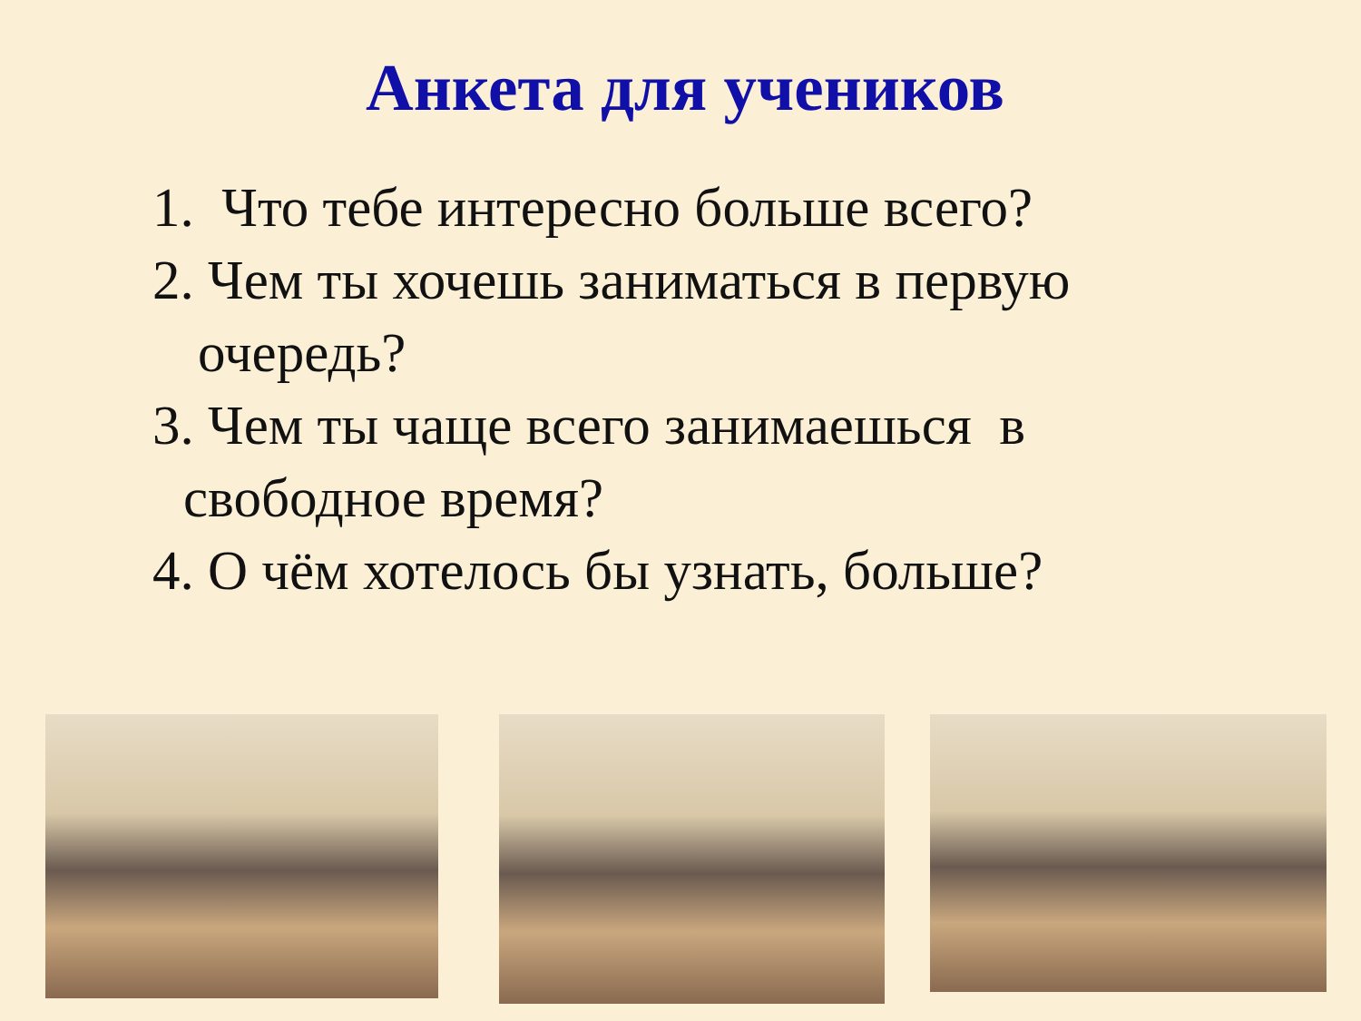Анкета для учеников
1. Что тебе интересно больше всего?
2. Чем ты хочешь заниматься в первую
очередь?
3. Чем ты чаще всего занимаешься в
свободное время?
4. О чём хотелось бы узнать, больше?